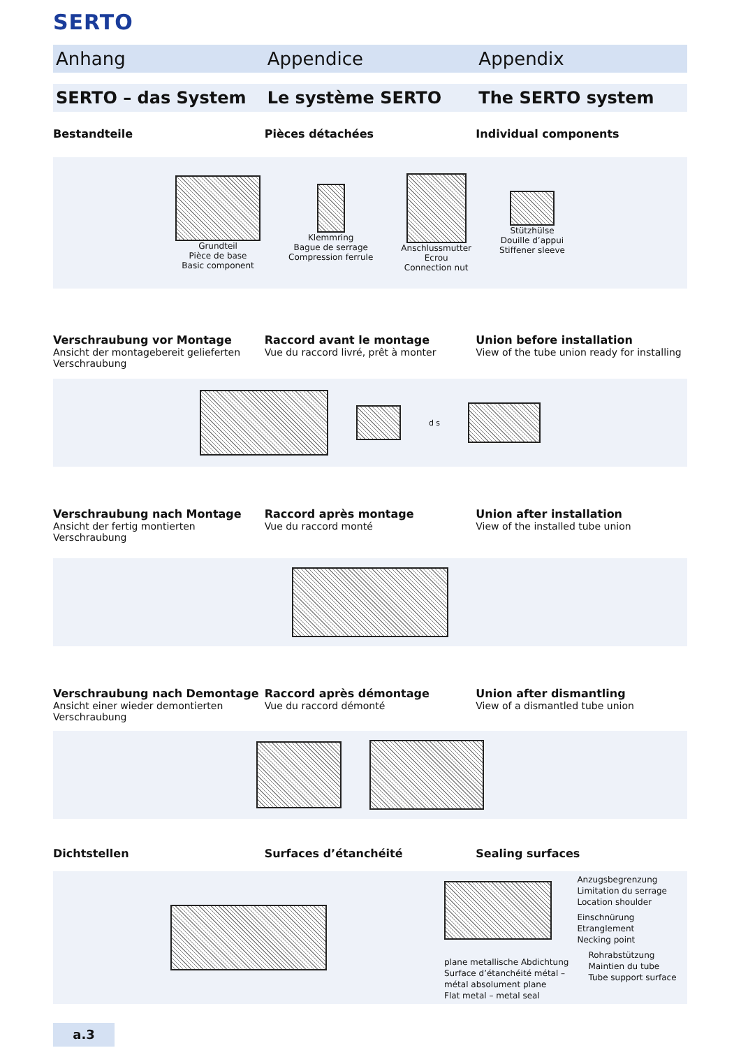SERTO
Anhang Appendice Appendix
SERTO – das System Le système SERTO The SERTO system
Bestandteile Pièces détachées Individual components
Grundteil
Pièce de base
Basic component
Klemmring
Bague de serrage
Compression ferrule
Anschlussmutter
Ecrou
Connection nut
Stützhülse
Douille d’appui
Stiffener sleeve
Verschraubung vor Montage
Ansicht der montagebereit gelieferten Verschraubung
Raccord avant le montage
Vue du raccord livré, prêt à monter
Union before installation
View of the tube union ready for installing
d s
Verschraubung nach Montage
Ansicht der fertig montierten Verschraubung
Raccord après montage
Vue du raccord monté
Union after installation
View of the installed tube union
Verschraubung nach Demontage
Ansicht einer wieder demontierten Verschraubung
Raccord après démontage
Vue du raccord démonté
Union after dismantling
View of a dismantled tube union
Dichtstellen Surfaces d’étanchéité Sealing surfaces
plane metallische Abdichtung
Surface d’étanchéité métal –
métal absolument plane
Flat metal – metal seal
Anzugsbegrenzung
Limitation du serrage
Location shoulder
Einschnürung
Etranglement
Necking point
Rohrabstützung
Maintien du tube
Tube support surface
a.3